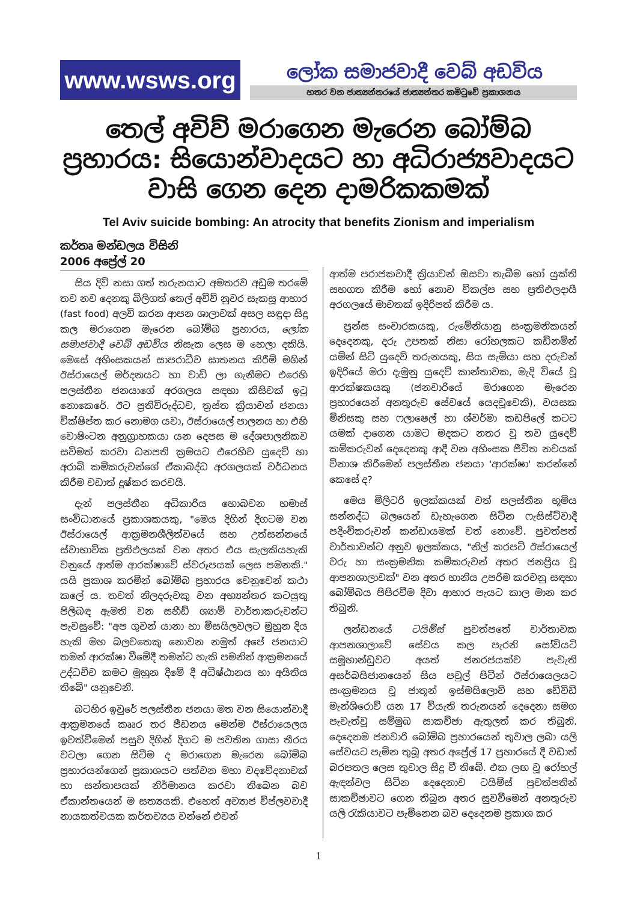www.wsws.org ලෝක සමාජවාදී වෙබ් අඩවිය
හතර වන ජාත්‍යන්තරයේ ජාත්‍යන්තර කමිටුවේ ප්‍රකාශනය
තෙල් අවිව් මරාගෙන මැරෙන බෝම්බ ප්‍රහාරය: සියොන්වාදයට හා අධිරාජ්‍යවාදයට වාසි ගෙන දෙන දාමරිකකමක්
Tel Aviv suicide bombing: An atrocity that benefits Zionism and imperialism
කර්තෘ මන්ඩලය විසිනි
2006 අප්‍රේල් 20
සිය දිවි නසා ගත් තරුනයාට අමතරව අඩුම තරමේ තව නව දෙනකු බිලිගත් තෙල් අවිව් නුවර සැකසූ ආහාර (fast food) අලවි කරන ආපන ශාලාවක් අසල සඳුදා සිදු කල මරාගෙන මැරෙන බෝම්බ ප්‍රහාරය, ලෝක සමාජවාදී වෙබ් අඩවිය නිසැක ලෙස ම හෙලා දකියි. මෙසේ අහිංසකයන් සාපරාධීව ඝාතනය කිරීම් මගින් ඊස්රායෙල් මර්දනයට හා වාඩි ලා ගැනීමට එරෙහි පලස්තීන ජනයාගේ අරගලය සඳහා කිසිවක් ඉටු නොකෙරේ. ඊට ප්‍රතිවිරුද්ධව, ත්‍රස්ත ක්‍රියාවන් ජනයා වික්ෂිප්ත කර නොමග යවා, ඊස්රායෙල් පාලනය හා එහි වොෂිංටන අනුග්‍රාහකයා යන දෙපස ම දේශපාලනිකව සවිමත් කරවා ධනපති ක්‍රමයට එරෙහිව යුදෙව් හා අරාබි කම්කරුවන්ගේ ඒකාබද්ධ අරගලයක් වර්ධනය කිරීම වඩාත් දුෂ්කර කරවයි.
දැන් පලස්තීන අධිකාරිය හොබවන හමාස් සංවිධානයේ ප්‍රකාශකයකු, "මෙය දිගින් දිගටම වන ඊස්රායෙල් ආක්‍රමනශීලිත්වයේ සහ උත්සන්නයේ ස්වාභාවික ප්‍රතිඵලයක් වන අතර එය සැලකියහැකි වනුයේ ආත්ම ආරක්ෂාවේ ස්වරූපයක් ලෙස පමනකි." යයි ප්‍රකාශ කරමින් බෝම්බ ප්‍රහාරය වෙනුවෙන් කථා කලේ ය. තවත් නිලදරුවකු වන අභ්‍යන්තර කටයුතු පිලිබඳ ඇමති වන සහීඩ් ශ්‍යාම් වාර්තාකරුවන්ට පැවසුවේ: "අප ගුවන් යානා හා මිසයිලවලට මුහුන දිය හැකි මහ බලවතෙකු නොවන නමුත් අපේ ජනයාට තමන් ආරක්ෂා වීමේදී තමන්ට හැකි පමනින් ආක්‍රමනයේ උද්ධච්ච කමට මුහුන දීමේ දී අධිෂ්ඨානය හා අයිතිය තිබේ" යනුවෙනි.
බටහිර ඉවුරේ පලස්තීන ජනයා මත වන සියොන්වාදී ආක්‍රමනයේ කෲර තර පීඩනය මෙන්ම ඊස්රායෙලය ඉවත්වීමෙන් පසුව දිගින් දිගට ම පවතින ගාසා තීරය වටලා ගෙන සිටීම ද මරාගෙන මැරෙන බෝම්බ ප්‍රහාරයන්ගෙන් ප්‍රකාශයට පත්වන මහා වදවේදනාවක් හා සන්තාපයක් නිර්මානය කරවා තිබෙන බව ඒකාන්තයෙන් ම සත්‍යයකි. එහෙත් අව්‍යාජ විප්ලවවාදී නායකත්වයක කර්තව්‍යය වන්නේ එවන්
ආත්ම පරාජකවාදී ක්‍රියාවන් ඔසවා තැබීම හෝ යුක්ති සහගත කිරීම හෝ නොව විකල්ප සහ ප්‍රතිඵලදායී අරගලයේ මාවතක් ඉදිරිපත් කිරීම ය.
ප්‍රන්ස සංචාරකයකු, රුමේනියානු සංක්‍රමනිකයන් දෙදෙනකු, දරු උපතක් නිසා රෝහලකට කඩිනමින් යමින් සිටි යුදෙව් තරුනයකු, සිය සැමියා සහ දරුවන් ඉදිරියේ මරා දැමුනු යුදෙව් කාන්තාවක, මැදි වියේ වූ ආරක්ෂකයකු (ජනවාරියේ මරාගෙන මැරෙන ප්‍රහාරයෙන් අනතුරුව සේවයේ යෙදවූවෙකි), වයසක මිනිසකු සහ ෆලාෂෙල් හා ශ්වර්මා කඩපිලේ කටට යමක් දාගෙන යාමට මදකට නතර වූ තව යුදෙව් කම්කරුවන් දෙදෙනකු ආදී වන අහිංසක ජීවිත නවයක් විනාශ කිරීමෙන් පලස්තීන ජනයා 'ආරක්ෂා' කරන්නේ කෙසේ ද?
මෙය මිලිටරි ඉලක්කයක් වත් පලස්තීන භූමිය සන්නද්ධ බලයෙන් ඩැහැගෙන සිටින ෆැසිස්ට්වාදී පදිංචිකරුවන් කන්ඩායමක් වත් නොවේ. පුවත්පත් වාර්තාවන්ට අනුව ඉලක්කය, "නිල් කරපටි ඊස්රායෙල් වරු හා සංක්‍රමනික කම්කරුවන් අතර ජනප්‍රිය වූ ආපනශාලාවක්" වන අතර හානිය උපරිම කරවනු සඳහා බෝම්බය පිපිරවීම දිවා ආහාර පැයට කාල මාන කර තිබුනි.
ලන්ඩනයේ ටයිම්ස් පුවත්පතේ වාර්තාවක ආපනශාලාවේ සේවය කල පැරනි සෝවියට් සමූහාන්ඩුවට අයත් ජනරජයක්ව පැවැති අසර්බයිජානයෙන් සිය පවුල් පිටින් ඊස්රායෙලයට සංක්‍රමනය වූ ජාතූන් ඉස්මයිලොව් සහ ඩේවිඩ් මැන්ශිරොව් යන 17 වියැති තරුනයන් දෙදෙනා සමග පැවැත්වූ සම්මුඛ සාකච්ඡා ඇතුලත් කර තිබුනි. දෙදෙනම ජනවාරි බෝම්බ ප්‍රහාරයෙන් තුවාල ලබා යලි සේවයට පැමින තුබූ අතර අප්‍රේල් 17 ප්‍රහාරයේ දී වඩාත් බරපතල ලෙස තුවාල සිදු වී තිබේ. එක ලඟ වූ රෝහල් ඇඳන්වල සිටින දෙදෙනාව ටයිම්ස් පුවත්පතින් සාකච්ඡාවට ගෙන තිබුන අතර සුවවීමෙන් අනතුරුව යලි රැකියාවට පැමිනෙන බව දෙදෙනම ප්‍රකාශ කර
1